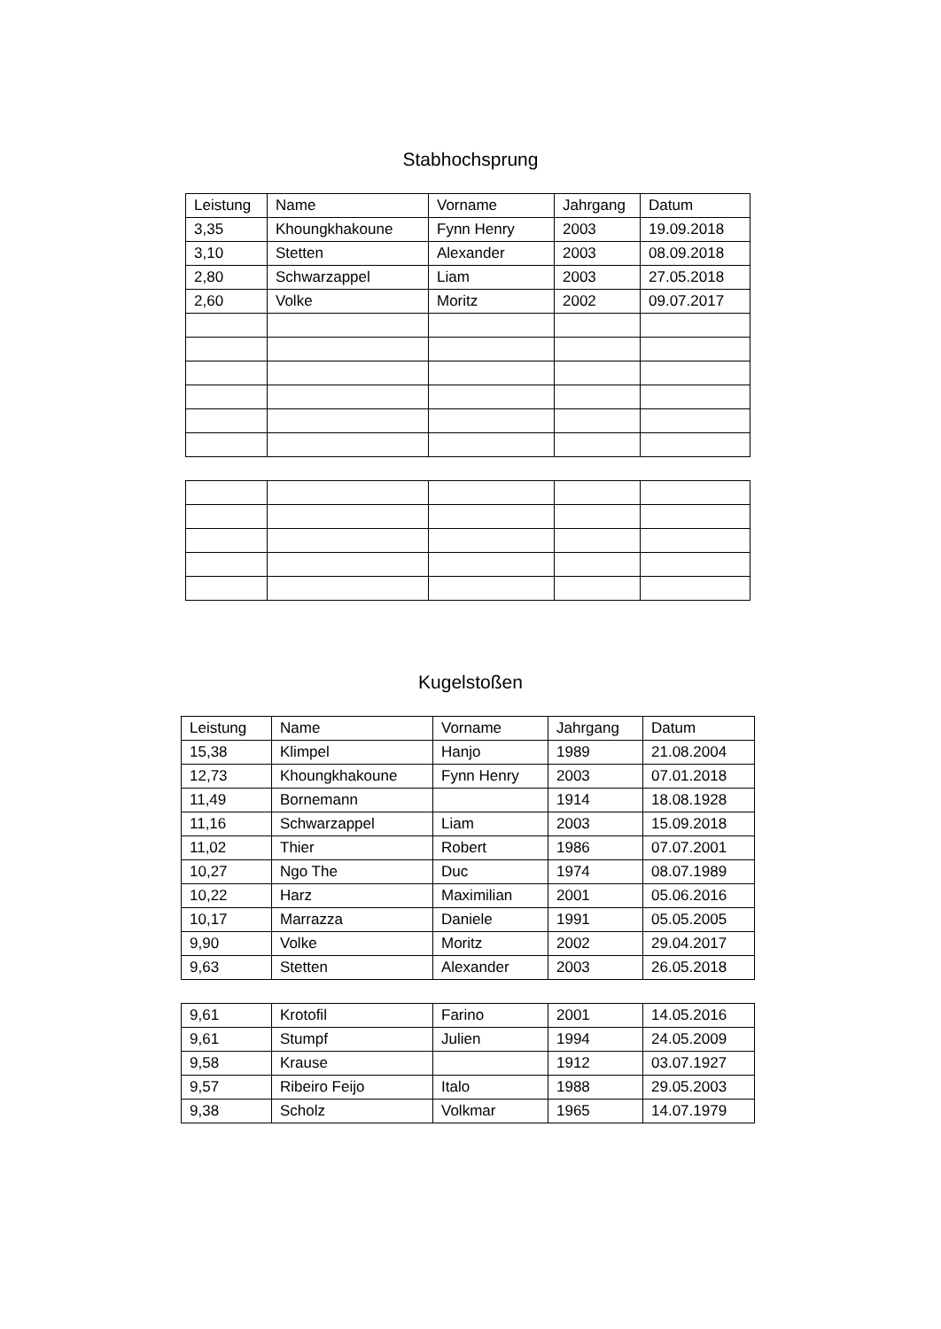Stabhochsprung
| Leistung | Name | Vorname | Jahrgang | Datum |
| 3,35 | Khoungkhakoune | Fynn Henry | 2003 | 19.09.2018 |
| 3,10 | Stetten | Alexander | 2003 | 08.09.2018 |
| 2,80 | Schwarzappel | Liam | 2003 | 27.05.2018 |
| 2,60 | Volke | Moritz | 2002 | 09.07.2017 |
Kugelstoßen
| Leistung | Name | Vorname | Jahrgang | Datum |
| 15,38 | Klimpel | Hanjo | 1989 | 21.08.2004 |
| 12,73 | Khoungkhakoune | Fynn Henry | 2003 | 07.01.2018 |
| 11,49 | Bornemann | | 1914 | 18.08.1928 |
| 11,16 | Schwarzappel | Liam | 2003 | 15.09.2018 |
| 11,02 | Thier | Robert | 1986 | 07.07.2001 |
| 10,27 | Ngo The | Duc | 1974 | 08.07.1989 |
| 10,22 | Harz | Maximilian | 2001 | 05.06.2016 |
| 10,17 | Marrazza | Daniele | 1991 | 05.05.2005 |
| 9,90 | Volke | Moritz | 2002 | 29.04.2017 |
| 9,63 | Stetten | Alexander | 2003 | 26.05.2018 |
| 9,61 | Krotofil | Farino | 2001 | 14.05.2016 |
| 9,61 | Stumpf | Julien | 1994 | 24.05.2009 |
| 9,58 | Krause | | 1912 | 03.07.1927 |
| 9,57 | Ribeiro Feijo | Italo | 1988 | 29.05.2003 |
| 9,38 | Scholz | Volkmar | 1965 | 14.07.1979 |